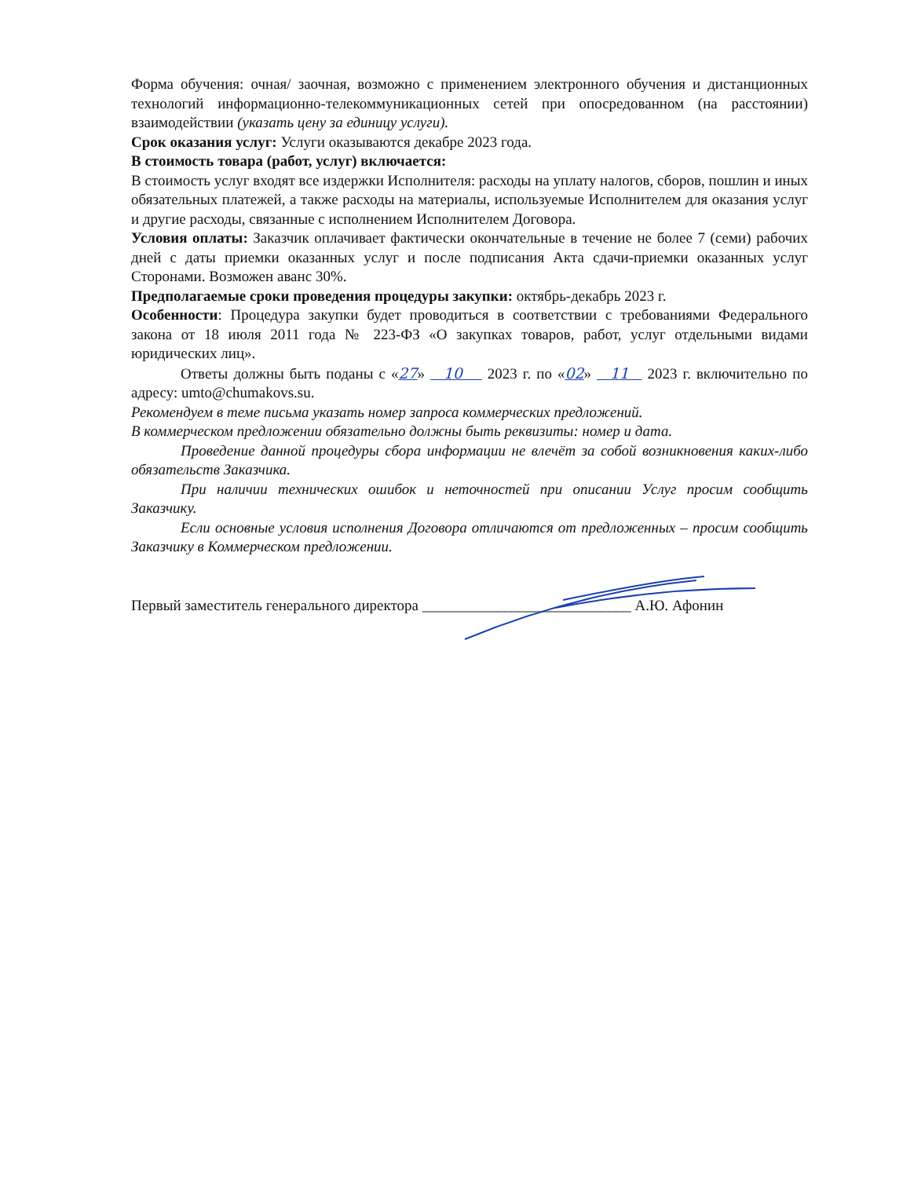Форма обучения: очная/ заочная, возможно с применением электронного обучения и дистанционных технологий информационно-телекоммуникационных сетей при опосредованном (на расстоянии) взаимодействии (указать цену за единицу услуги).
Срок оказания услуг: Услуги оказываются декабре 2023 года.
В стоимость товара (работ, услуг) включается:
В стоимость услуг входят все издержки Исполнителя: расходы на уплату налогов, сборов, пошлин и иных обязательных платежей, а также расходы на материалы, используемые Исполнителем для оказания услуг и другие расходы, связанные с исполнением Исполнителем Договора.
Условия оплаты: Заказчик оплачивает фактически окончательные в течение не более 7 (семи) рабочих дней с даты приемки оказанных услуг и после подписания Акта сдачи-приемки оказанных услуг Сторонами. Возможен аванс 30%.
Предполагаемые сроки проведения процедуры закупки: октябрь-декабрь 2023 г.
Особенности: Процедура закупки будет проводиться в соответствии с требованиями Федерального закона от 18 июля 2011 года № 223-ФЗ «О закупках товаров, работ, услуг отдельными видами юридических лиц».
Ответы должны быть поданы с «27» 10 2023 г. по «02» 11 2023 г. включительно по адресу: umto@chumakovs.su.
Рекомендуем в теме письма указать номер запроса коммерческих предложений.
В коммерческом предложении обязательно должны быть реквизиты: номер и дата.
Проведение данной процедуры сбора информации не влечёт за собой возникновения каких-либо обязательств Заказчика.
При наличии технических ошибок и неточностей при описании Услуг просим сообщить Заказчику.
Если основные условия исполнения Договора отличаются от предложенных – просим сообщить Заказчику в Коммерческом предложении.
Первый заместитель генерального директора ____________________________ А.Ю. Афонин